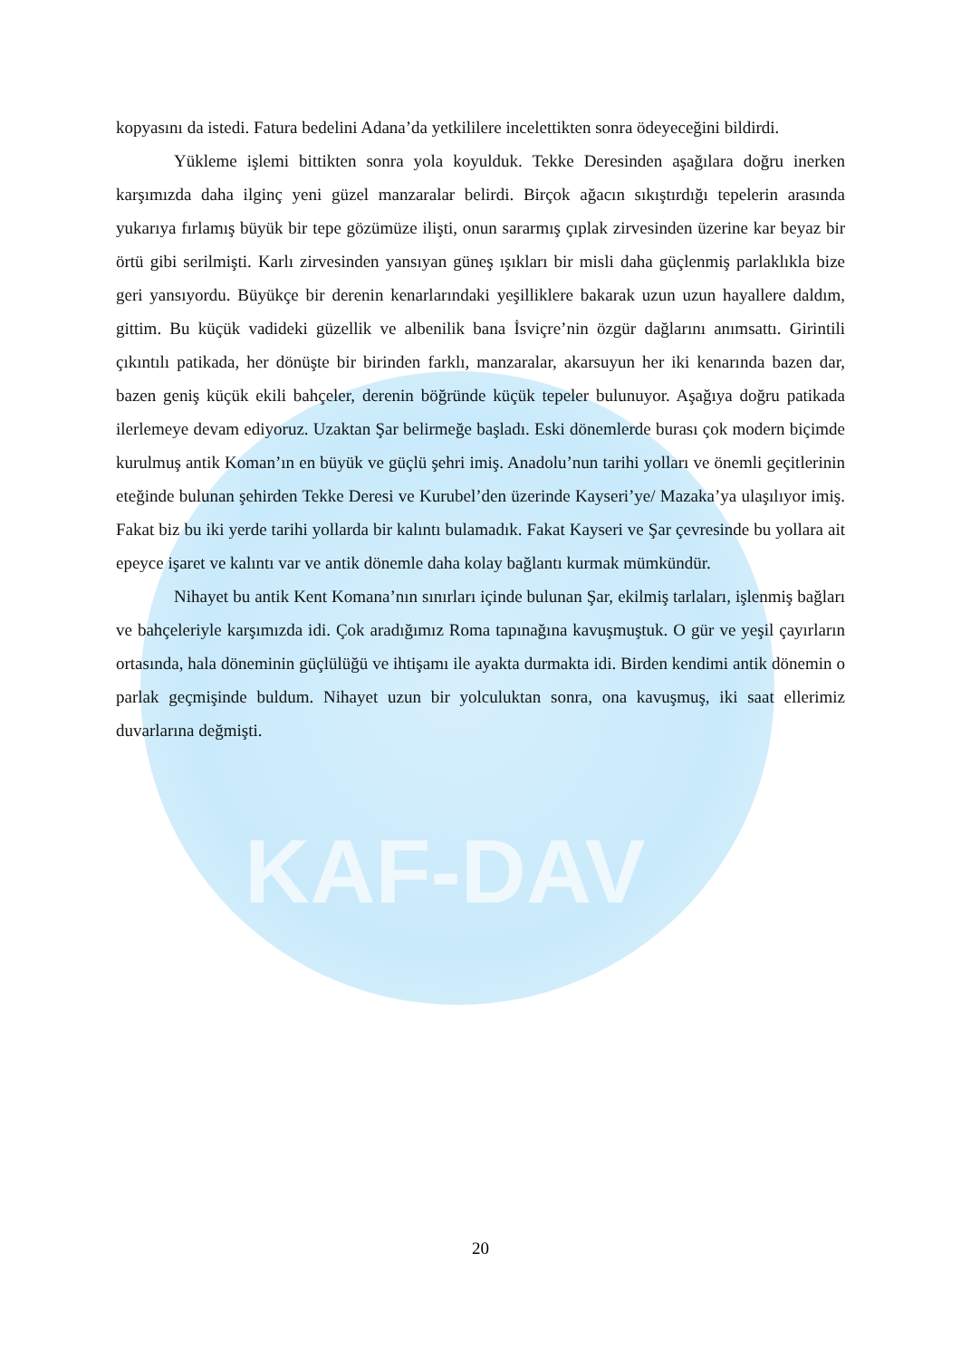KAF-DAV
kopyasını da istedi. Fatura bedelini Adana’da yetkililere incelettikten sonra ödeyeceğini bildirdi.
Yükleme işlemi bittikten sonra yola koyulduk. Tekke Deresinden aşağılara doğru inerken karşımızda daha ilginç yeni güzel manzaralar belirdi. Birçok ağacın sıkıştırdığı tepelerin arasında yukarıya fırlamış büyük bir tepe gözümüze ilişti, onun sararmış çıplak zirvesinden üzerine kar beyaz bir örtü gibi serilmişti. Karlı zirvesinden yansıyan güneş ışıkları bir misli daha güçlenmiş parlaklıkla bize geri yansıyordu. Büyükçe bir derenin kenarlarındaki yeşilliklere bakarak uzun uzun hayallere daldım, gittim. Bu küçük vadideki güzellik ve albenilik bana İsviçre’nin özgür dağlarını anımsattı. Girintili çıkıntılı patikada, her dönüşte bir birinden farklı, manzaralar, akarsuyun her iki kenarında bazen dar, bazen geniş küçük ekili bahçeler, derenin böğründe küçük tepeler bulunuyor. Aşağıya doğru patikada ilerlemeye devam ediyoruz. Uzaktan Şar belirmeğe başladı. Eski dönemlerde burası çok modern biçimde kurulmuş antik Koman’ın en büyük ve güçlü şehri imiş. Anadolu’nun tarihi yolları ve önemli geçitlerinin eteğinde bulunan şehirden Tekke Deresi ve Kurubel’den üzerinde Kayseri’ye/ Mazaka’ya ulaşılıyor imiş. Fakat biz bu iki yerde tarihi yollarda bir kalıntı bulamadık. Fakat Kayseri ve Şar çevresinde bu yollara ait epeyce işaret ve kalıntı var ve antik dönemle daha kolay bağlantı kurmak mümkündür.
Nihayet bu antik Kent Komana’nın sınırları içinde bulunan Şar, ekilmiş tarlaları, işlenmiş bağları ve bahçeleriyle karşımızda idi. Çok aradığımız Roma tapınağına kavuşmuştuk. O gür ve yeşil çayırların ortasında, hala döneminin güçlülüğü ve ihtişamı ile ayakta durmakta idi. Birden kendimi antik dönemin o parlak geçmişinde buldum. Nihayet uzun bir yolculuktan sonra, ona kavuşmuş, iki saat ellerimiz duvarlarına değmişti.
20